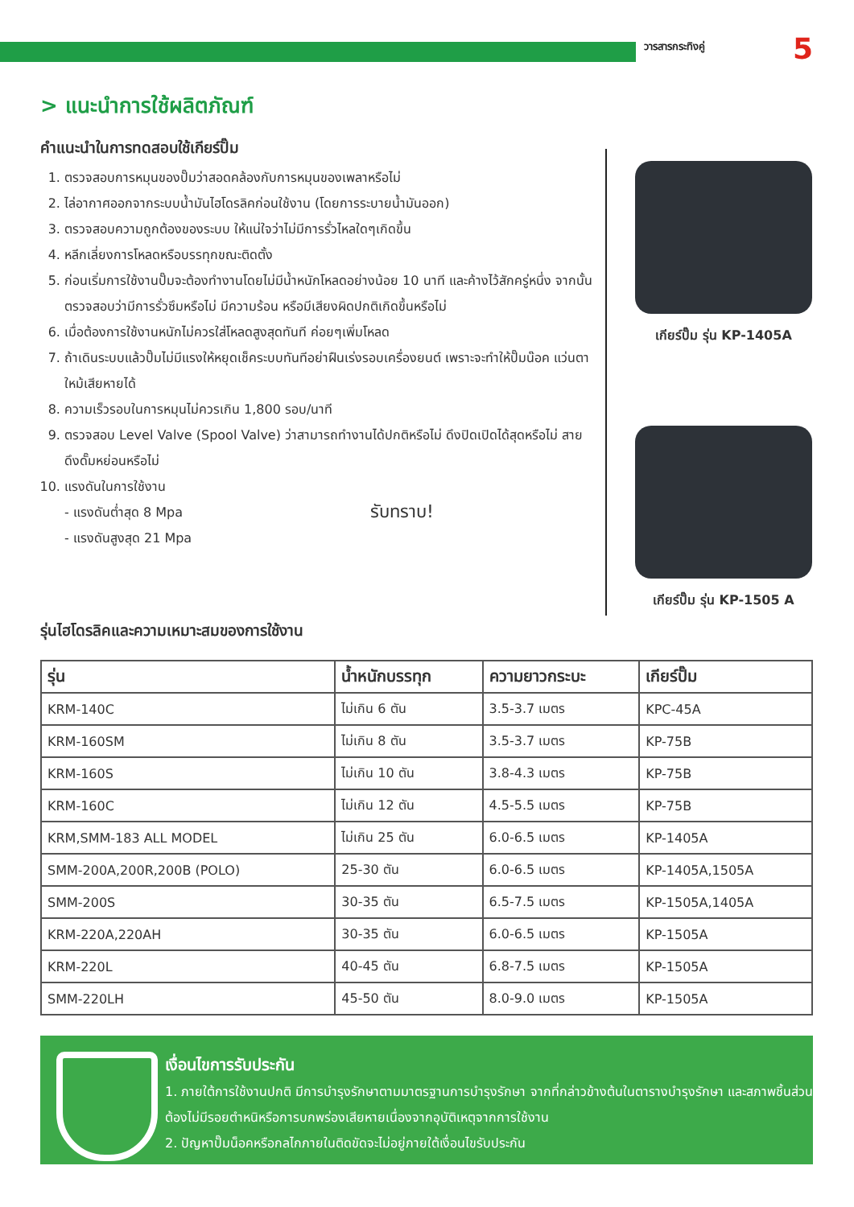วารสารกระทิงคู่ 5
> แนะนำการใช้ผลิตภัณฑ์
คำแนะนำในการทดสอบใช้เกียร์ปั๊ม
1. ตรวจสอบการหมุนของปั๊มว่าสอดคล้องกับการหมุนของเพลาหรือไม่
2. ไล่อากาศออกจากระบบน้ำมันไฮโดรลิคก่อนใช้งาน (โดยการระบายน้ำมันออก)
3. ตรวจสอบความถูกต้องของระบบ ให้แน่ใจว่าไม่มีการรั่วไหลใดๆเกิดขึ้น
4. หลีกเลี่ยงการโหลดหรือบรรทุกขณะติดตั้ง
5. ก่อนเริ่มการใช้งานปั๊มจะต้องทำงานโดยไม่มีน้ำหนักโหลดอย่างน้อย 10 นาที และค้างไว้สักครู่หนึ่ง จากนั้นตรวจสอบว่ามีการรั่วซึมหรือไม่ มีความร้อน หรือมีเสียงผิดปกติเกิดขึ้นหรือไม่
6. เมื่อต้องการใช้งานหนักไม่ควรใส่โหลดสูงสุดทันที ค่อยๆเพิ่มโหลด
7. ถ้าเดินระบบแล้วปั๊มไม่มีแรงให้หยุดเช็คระบบทันทีอย่าฝืนเร่งรอบเครื่องยนต์ เพราะจะทำให้ปั๊มน๊อค แว่นตาใหม้เสียหายได้
8. ความเร็วรอบในการหมุนไม่ควรเกิน 1,800 รอบ/นาที
9. ตรวจสอบ Level Valve (Spool Valve) ว่าสามารถทำงานได้ปกติหรือไม่ ดึงปิดเปิดได้สุดหรือไม่ สายดึงดั๊มหย่อนหรือไม่
10. แรงดันในการใช้งาน
- แรงดันต่ำสุด 8 Mpa
- แรงดันสูงสุด 21 Mpa
รับทราบ!
เกียร์ปั๊ม รุ่น KP-1405A
เกียร์ปั๊ม รุ่น KP-1505 A
รุ่นไฮโดรลิคและความเหมาะสมของการใช้งาน
| รุ่น | น้ำหนักบรรทุก | ความยาวกระบะ | เกียร์ปั๊ม |
| --- | --- | --- | --- |
| KRM-140C | ไม่เกิน 6 ตัน | 3.5-3.7 เมตร | KPC-45A |
| KRM-160SM | ไม่เกิน 8 ตัน | 3.5-3.7 เมตร | KP-75B |
| KRM-160S | ไม่เกิน 10 ตัน | 3.8-4.3 เมตร | KP-75B |
| KRM-160C | ไม่เกิน 12 ตัน | 4.5-5.5 เมตร | KP-75B |
| KRM,SMM-183 ALL MODEL | ไม่เกิน 25 ตัน | 6.0-6.5 เมตร | KP-1405A |
| SMM-200A,200R,200B (POLO) | 25-30 ตัน | 6.0-6.5 เมตร | KP-1405A,1505A |
| SMM-200S | 30-35 ตัน | 6.5-7.5 เมตร | KP-1505A,1405A |
| KRM-220A,220AH | 30-35 ตัน | 6.0-6.5 เมตร | KP-1505A |
| KRM-220L | 40-45 ตัน | 6.8-7.5 เมตร | KP-1505A |
| SMM-220LH | 45-50 ตัน | 8.0-9.0 เมตร | KP-1505A |
เงื่อนไขการรับประกัน
1. ภายใต้การใช้งานปกติ มีการบำรุงรักษาตามมาตรฐานการบำรุงรักษา จากที่กล่าวข้างต้นในตารางบำรุงรักษา และสภาพชิ้นส่วนต้องไม่มีรอยตำหนิหรือการบกพร่องเสียหายเนื่องจากอุบัติเหตุจากการใช้งาน
2. ปัญหาปั๊มน็อคหรือกลไกภายในติดขัดจะไม่อยู่ภายใต้เงื่อนไขรับประกัน